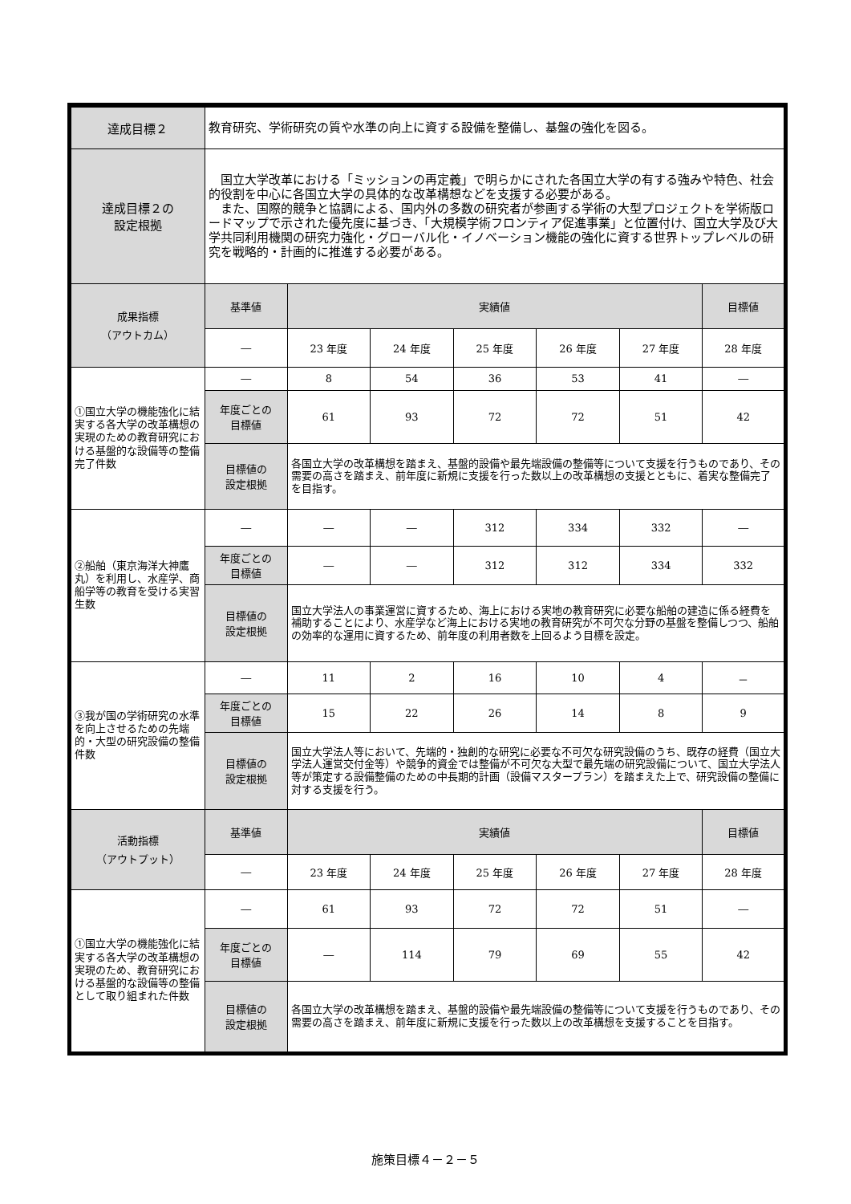| 達成目標２ | 教育研究、学術研究の質や水準の向上に資する設備を整備し、基盤の強化を図る。 | | | | | | |
| 達成目標２の 設定根拠 | 国立大学改革における「ミッションの再定義」で明らかにされた各国立大学の有する強みや特色、社会的役割を中心に各国立大学の具体的な改革構想などを支援する必要がある。 また、国際的競争と協調による、国内外の多数の研究者が参画する学術の大型プロジェクトを学術版ロードマップで示された優先度に基づき、「大規模学術フロンティア促進事業」と位置付け、国立大学及び大学共同利用機関の研究力強化・グローバル化・イノベーション機能の強化に資する世界トップレベルの研究を戦略的・計画的に推進する必要がある。 | | | | | | |
| 成果指標 （アウトカム） | 基準値 | 実績値 | | | | | 目標値 |
| | ― | 23 年度 | 24 年度 | 25 年度 | 26 年度 | 27 年度 | 28 年度 |
| ①国立大学の機能強化に結実する各大学の改革構想の実現のための教育研究における基盤的な設備等の整備完了件数 | ― | 8 | 54 | 36 | 53 | 41 | ― |
| | 年度ごとの 目標値 | 61 | 93 | 72 | 72 | 51 | 42 |
| | 目標値の 設定根拠 | 各国立大学の改革構想を踏まえ、基盤的設備や最先端設備の整備等について支援を行うものであり、その需要の高さを踏まえ、前年度に新規に支援を行った数以上の改革構想の支援とともに、着実な整備完了を目指す。 | | | | | |
| ②船舶（東京海洋大神鷹丸）を利用し、水産学、商船学等の教育を受ける実習生数 | ― | ― | ― | 312 | 334 | 332 | ― |
| | 年度ごとの 目標値 | ― | ― | 312 | 312 | 334 | 332 |
| | 目標値の 設定根拠 | 国立大学法人の事業運営に資するため、海上における実地の教育研究に必要な船舶の建造に係る経費を補助することにより、水産学など海上における実地の教育研究が不可欠な分野の基盤を整備しつつ、船舶の効率的な運用に資するため、前年度の利用者数を上回るよう目標を設定。 | | | | | |
| ③我が国の学術研究の水準を向上させるための先端的・大型の研究設備の整備件数 | ― | 11 | 2 | 16 | 10 | 4 | － |
| | 年度ごとの 目標値 | 15 | 22 | 26 | 14 | 8 | 9 |
| | 目標値の 設定根拠 | 国立大学法人等において、先端的・独創的な研究に必要な不可欠な研究設備のうち、既存の経費（国立大学法人運営交付金等）や競争的資金では整備が不可欠な大型で最先端の研究設備について、国立大学法人等が策定する設備整備のための中長期的計画（設備マスタープラン）を踏まえた上で、研究設備の整備に対する支援を行う。 | | | | | |
| 活動指標 （アウトプット） | 基準値 | 実績値 | | | | | 目標値 |
| | ― | 23 年度 | 24 年度 | 25 年度 | 26 年度 | 27 年度 | 28 年度 |
| ①国立大学の機能強化に結実する各大学の改革構想の実現のため、教育研究における基盤的な設備等の整備として取り組まれた件数 | ― | 61 | 93 | 72 | 72 | 51 | ― |
| | 年度ごとの 目標値 | ― | 114 | 79 | 69 | 55 | 42 |
| | 目標値の 設定根拠 | 各国立大学の改革構想を踏まえ、基盤的設備や最先端設備の整備等について支援を行うものであり、その需要の高さを踏まえ、前年度に新規に支援を行った数以上の改革構想を支援することを目指す。 | | | | | |
施策目標４－２－５